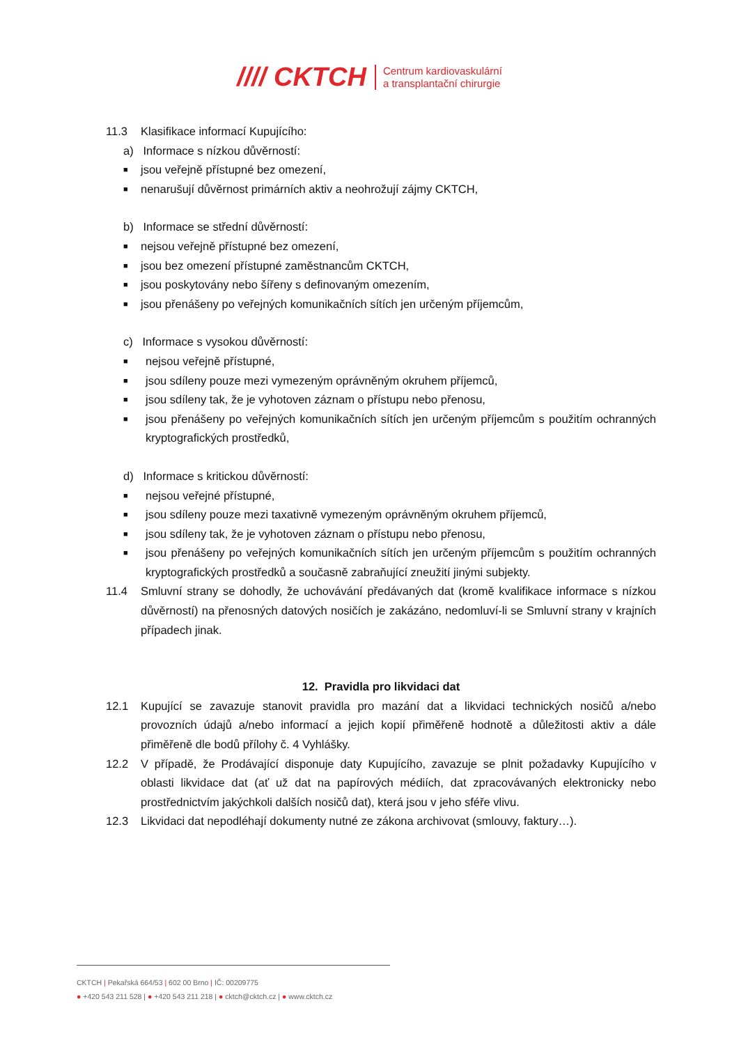//// CKTCH Centrum kardiovaskulární
a transplantační chirurgie
11.3 Klasifikace informací Kupujícího:
a) Informace s nízkou důvěrností:
■ jsou veřejně přístupné bez omezení,
■ nenarušují důvěrnost primárních aktiv a neohrožují zájmy CKTCH,
b) Informace se střední důvěrností:
■ nejsou veřejně přístupné bez omezení,
■ jsou bez omezení přístupné zaměstnancům CKTCH,
■ jsou poskytovány nebo šířeny s definovaným omezením,
■ jsou přenášeny po veřejných komunikačních sítích jen určeným příjemcům,
c) Informace s vysokou důvěrností:
■ nejsou veřejně přístupné,
■ jsou sdíleny pouze mezi vymezeným oprávněným okruhem příjemců,
■ jsou sdíleny tak, že je vyhotoven záznam o přístupu nebo přenosu,
■ jsou přenášeny po veřejných komunikačních sítích jen určeným příjemcům s použitím ochranných kryptografických prostředků,
d) Informace s kritickou důvěrností:
■ nejsou veřejné přístupné,
■ jsou sdíleny pouze mezi taxativně vymezeným oprávněným okruhem příjemců,
■ jsou sdíleny tak, že je vyhotoven záznam o přístupu nebo přenosu,
■ jsou přenášeny po veřejných komunikačních sítích jen určeným příjemcům s použitím ochranných kryptografických prostředků a současně zabraňující zneužití jinými subjekty.
11.4 Smluvní strany se dohodly, že uchovávání předávaných dat (kromě kvalifikace informace s nízkou důvěrností) na přenosných datových nosičích je zakázáno, nedomluví-li se Smluvní strany v krajních případech jinak.
12. Pravidla pro likvidaci dat
12.1 Kupující se zavazuje stanovit pravidla pro mazání dat a likvidaci technických nosičů a/nebo provozních údajů a/nebo informací a jejich kopií přiměřeně hodnotě a důležitosti aktiv a dále přiměřeně dle bodů přílohy č. 4 Vyhlášky.
12.2 V případě, že Prodávající disponuje daty Kupujícího, zavazuje se plnit požadavky Kupujícího v oblasti likvidace dat (ať už dat na papírových médiích, dat zpracovávaných elektronicky nebo prostřednictvím jakýchkoli dalších nosičů dat), která jsou v jeho sféře vlivu.
12.3 Likvidaci dat nepodléhají dokumenty nutné ze zákona archivovat (smlouvy, faktury…).
CKTCH | Pekařská 664/53 | 602 00 Brno | IČ: 00209775
● +420 543 211 528 | ● +420 543 211 218 | ● cktch@cktch.cz | ● www.cktch.cz